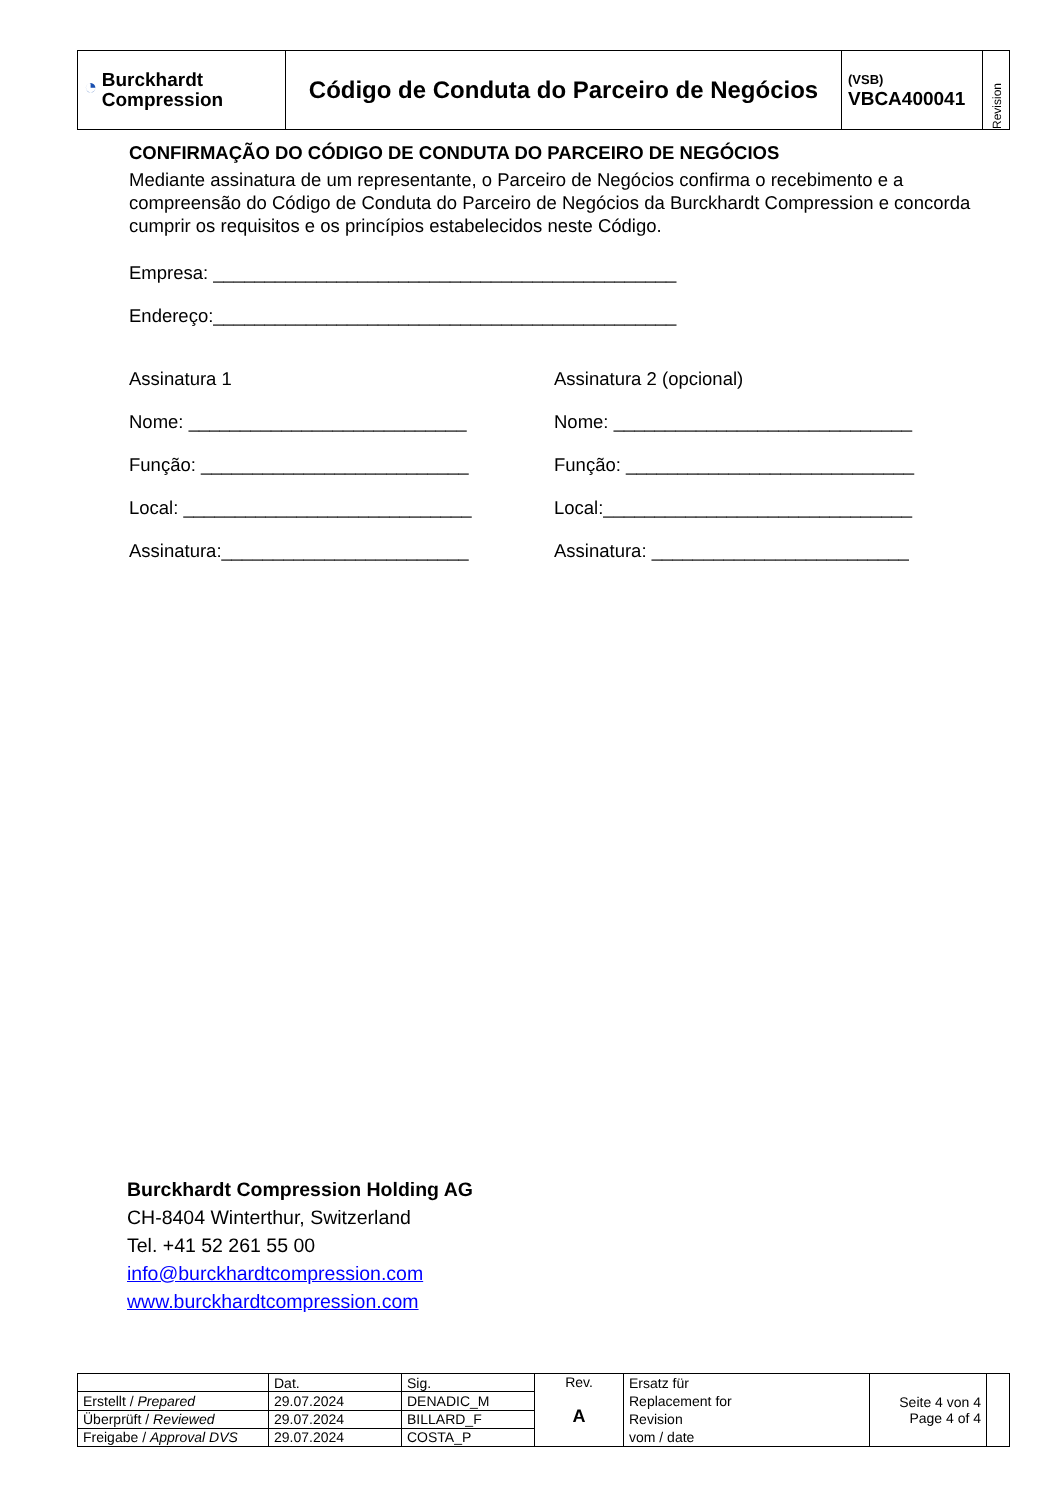| ◔ Burckhardt Compression | Código de Conduta do Parceiro de Negócios | (VSB) VBCA400041 | Revision |
CONFIRMAÇÃO DO CÓDIGO DE CONDUTA DO PARCEIRO DE NEGÓCIOS
Mediante assinatura de um representante, o Parceiro de Negócios confirma o recebimento e a compreensão do Código de Conduta do Parceiro de Negócios da Burckhardt Compression e concorda cumprir os requisitos e os princípios estabelecidos neste Código.
Empresa: _____________________________________________
Endereço:_____________________________________________
Assinatura 1
Nome: ___________________________
Função: __________________________
Local: ____________________________
Assinatura:________________________
Assinatura 2 (opcional)
Nome: _____________________________
Função: ____________________________
Local:______________________________
Assinatura: _________________________
Burckhardt Compression Holding AG
CH-8404 Winterthur, Switzerland
Tel. +41 52 261 55 00
info@burckhardtcompression.com
www.burckhardtcompression.com
| | Dat. | Sig. | Rev. A | Ersatz für Replacement for Revision vom / date | Seite 4 von 4 Page 4 of 4 | |
| Erstellt / Prepared | 29.07.2024 | DENADIC_M | | | | |
| Überprüft / Reviewed | 29.07.2024 | BILLARD_F | | | | |
| Freigabe / Approval DVS | 29.07.2024 | COSTA_P | | | | |